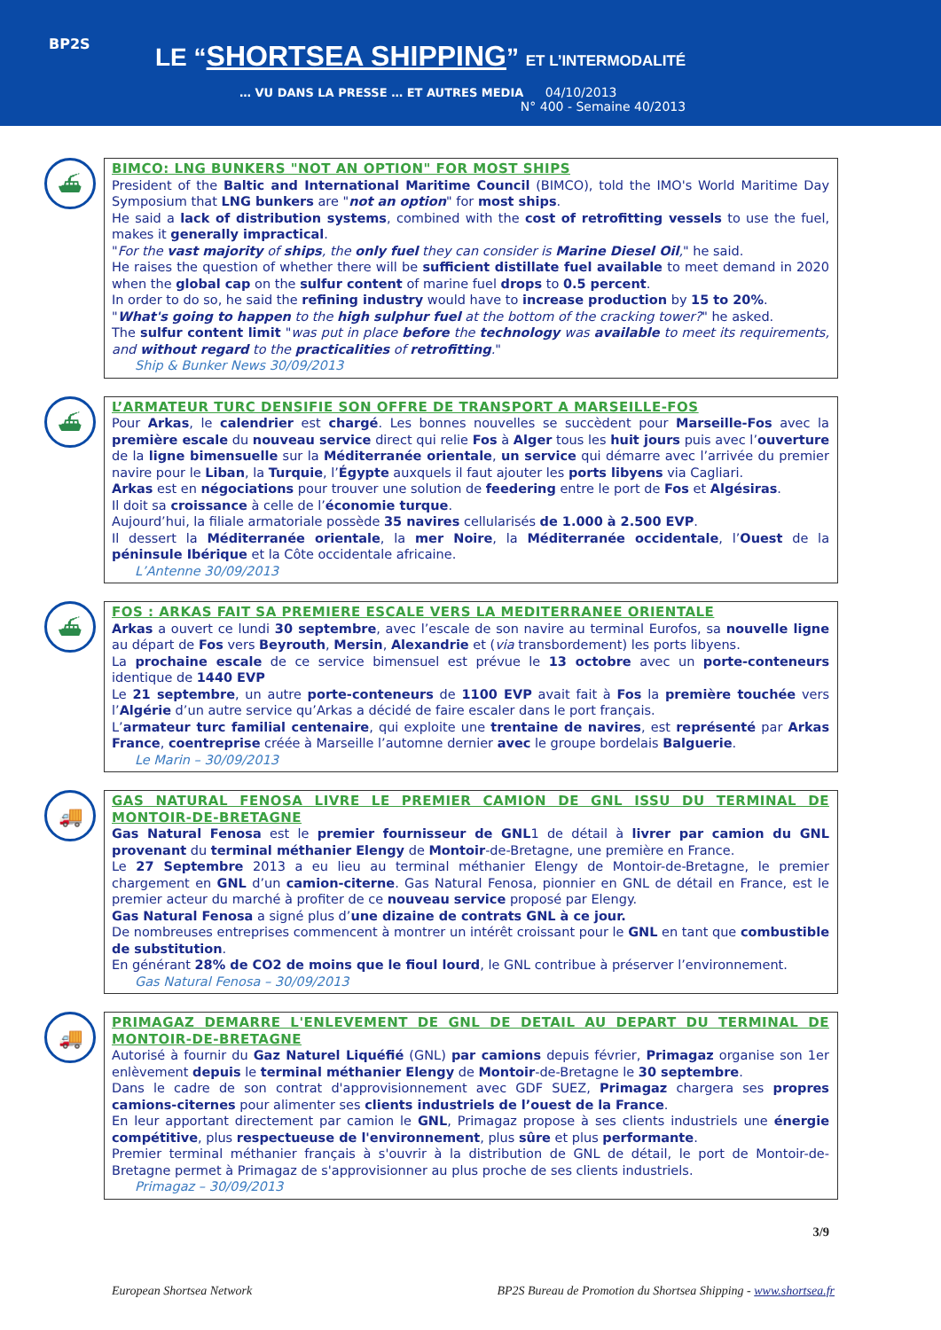BP2S
LE “SHORTSEA SHIPPING” ET L’INTERMODALITÉ
… VU DANS LA PRESSE … ET AUTRES MEDIA 04/10/2013
N° 400 - Semaine 40/2013
⛴
BIMCO: LNG BUNKERS "NOT AN OPTION" FOR MOST SHIPS
President of the Baltic and International Maritime Council (BIMCO), told the IMO's World Maritime Day Symposium that LNG bunkers are "not an option" for most ships.
He said a lack of distribution systems, combined with the cost of retrofitting vessels to use the fuel, makes it generally impractical.
"For the vast majority of ships, the only fuel they can consider is Marine Diesel Oil," he said.
He raises the question of whether there will be sufficient distillate fuel available to meet demand in 2020 when the global cap on the sulfur content of marine fuel drops to 0.5 percent.
In order to do so, he said the refining industry would have to increase production by 15 to 20%.
"What's going to happen to the high sulphur fuel at the bottom of the cracking tower?" he asked.
The sulfur content limit "was put in place before the technology was available to meet its requirements, and without regard to the practicalities of retrofitting."
Ship & Bunker News 30/09/2013
⛴
L’ARMATEUR TURC DENSIFIE SON OFFRE DE TRANSPORT A MARSEILLE-FOS
Pour Arkas, le calendrier est chargé. Les bonnes nouvelles se succèdent pour Marseille-Fos avec la première escale du nouveau service direct qui relie Fos à Alger tous les huit jours puis avec l’ouverture de la ligne bimensuelle sur la Méditerranée orientale, un service qui démarre avec l’arrivée du premier navire pour le Liban, la Turquie, l’Égypte auxquels il faut ajouter les ports libyens via Cagliari.
Arkas est en négociations pour trouver une solution de feedering entre le port de Fos et Algésiras.
Il doit sa croissance à celle de l’économie turque.
Aujourd’hui, la filiale armatoriale possède 35 navires cellularisés de 1.000 à 2.500 EVP.
Il dessert la Méditerranée orientale, la mer Noire, la Méditerranée occidentale, l’Ouest de la péninsule Ibérique et la Côte occidentale africaine.
L’Antenne 30/09/2013
⛴
FOS : ARKAS FAIT SA PREMIERE ESCALE VERS LA MEDITERRANEE ORIENTALE
Arkas a ouvert ce lundi 30 septembre, avec l’escale de son navire au terminal Eurofos, sa nouvelle ligne au départ de Fos vers Beyrouth, Mersin, Alexandrie et (via transbordement) les ports libyens.
La prochaine escale de ce service bimensuel est prévue le 13 octobre avec un porte-conteneurs identique de 1440 EVP
Le 21 septembre, un autre porte-conteneurs de 1100 EVP avait fait à Fos la première touchée vers l’Algérie d’un autre service qu’Arkas a décidé de faire escaler dans le port français.
L’armateur turc familial centenaire, qui exploite une trentaine de navires, est représenté par Arkas France, coentreprise créée à Marseille l’automne dernier avec le groupe bordelais Balguerie.
Le Marin – 30/09/2013
🚚
GAS NATURAL FENOSA LIVRE LE PREMIER CAMION DE GNL ISSU DU TERMINAL DE MONTOIR-DE-BRETAGNE
Gas Natural Fenosa est le premier fournisseur de GNL1 de détail à livrer par camion du GNL provenant du terminal méthanier Elengy de Montoir-de-Bretagne, une première en France.
Le 27 Septembre 2013 a eu lieu au terminal méthanier Elengy de Montoir-de-Bretagne, le premier chargement en GNL d’un camion-citerne. Gas Natural Fenosa, pionnier en GNL de détail en France, est le premier acteur du marché à profiter de ce nouveau service proposé par Elengy.
Gas Natural Fenosa a signé plus d’une dizaine de contrats GNL à ce jour.
De nombreuses entreprises commencent à montrer un intérêt croissant pour le GNL en tant que combustible de substitution.
En générant 28% de CO2 de moins que le fioul lourd, le GNL contribue à préserver l’environnement.
Gas Natural Fenosa – 30/09/2013
🚚
PRIMAGAZ DEMARRE L'ENLEVEMENT DE GNL DE DETAIL AU DEPART DU TERMINAL DE MONTOIR-DE-BRETAGNE
Autorisé à fournir du Gaz Naturel Liquéfié (GNL) par camions depuis février, Primagaz organise son 1er enlèvement depuis le terminal méthanier Elengy de Montoir-de-Bretagne le 30 septembre.
Dans le cadre de son contrat d'approvisionnement avec GDF SUEZ, Primagaz chargera ses propres camions-citernes pour alimenter ses clients industriels de l’ouest de la France.
En leur apportant directement par camion le GNL, Primagaz propose à ses clients industriels une énergie compétitive, plus respectueuse de l'environnement, plus sûre et plus performante.
Premier terminal méthanier français à s'ouvrir à la distribution de GNL de détail, le port de Montoir-de-Bretagne permet à Primagaz de s'approvisionner au plus proche de ses clients industriels.
Primagaz – 30/09/2013
3/9
European Shortsea Network BP2S Bureau de Promotion du Shortsea Shipping - www.shortsea.fr